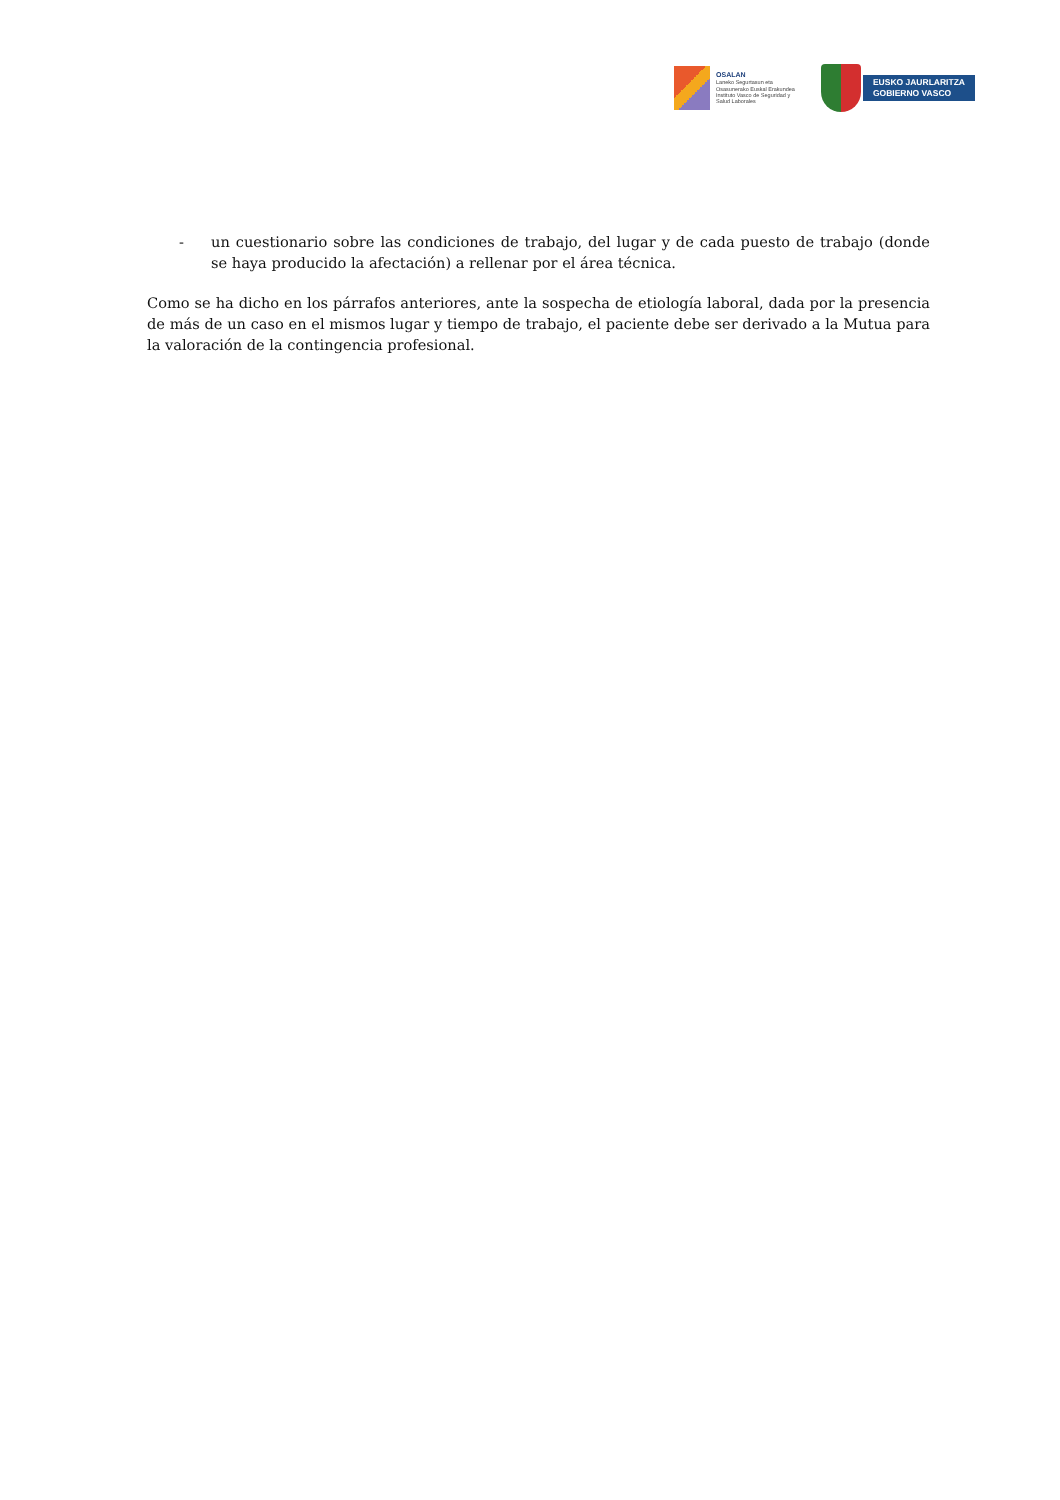OSALAN
Laneko Segurtasun eta
Osasunerako Euskal Erakundea
Instituto Vasco de Seguridad y
Salud Laborales
EUSKO JAURLARITZA
GOBIERNO VASCO
- un cuestionario sobre las condiciones de trabajo, del lugar y de cada puesto de trabajo (donde se haya producido la afectación) a rellenar por el área técnica.
Como se ha dicho en los párrafos anteriores, ante la sospecha de etiología laboral, dada por la presencia de más de un caso en el mismos lugar y tiempo de trabajo, el paciente debe ser derivado a la Mutua para la valoración de la contingencia profesional.